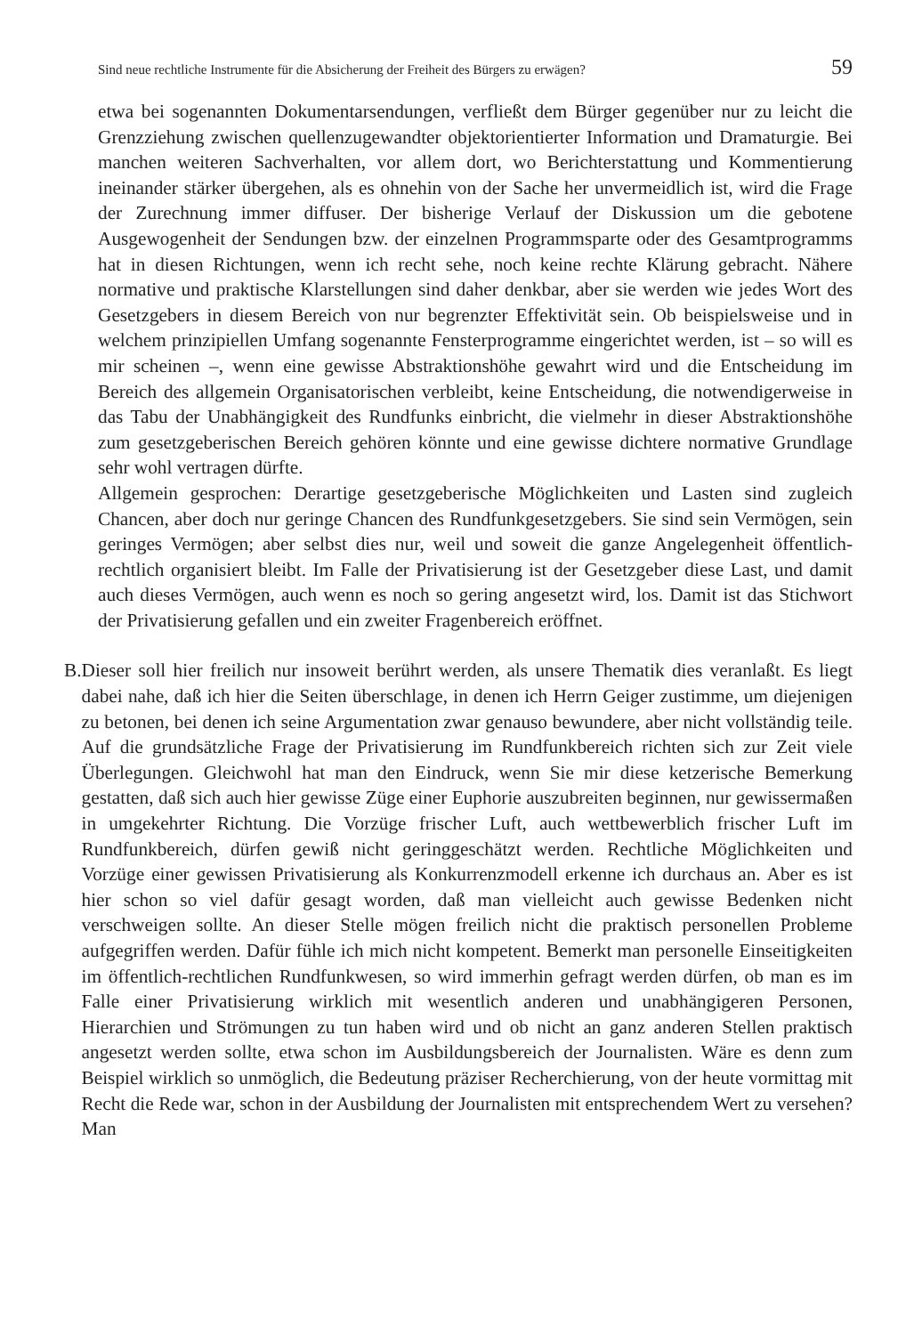Sind neue rechtliche Instrumente für die Absicherung der Freiheit des Bürgers zu erwägen? 59
etwa bei sogenannten Dokumentarsendungen, verfließt dem Bürger gegenüber nur zu leicht die Grenzziehung zwischen quellenzugewandter objektorientierter Information und Dramaturgie. Bei manchen weiteren Sachverhalten, vor allem dort, wo Berichterstattung und Kommentierung ineinander stärker übergehen, als es ohnehin von der Sache her unvermeidlich ist, wird die Frage der Zurechnung immer diffuser. Der bisherige Verlauf der Diskussion um die gebotene Ausgewogenheit der Sendungen bzw. der einzelnen Programmsparte oder des Gesamtprogramms hat in diesen Richtungen, wenn ich recht sehe, noch keine rechte Klärung gebracht. Nähere normative und praktische Klarstellungen sind daher denkbar, aber sie werden wie jedes Wort des Gesetzgebers in diesem Bereich von nur begrenzter Effektivität sein. Ob beispielsweise und in welchem prinzipiellen Umfang sogenannte Fensterprogramme eingerichtet werden, ist – so will es mir scheinen –, wenn eine gewisse Abstraktionshöhe gewahrt wird und die Entscheidung im Bereich des allgemein Organisatorischen verbleibt, keine Entscheidung, die notwendigerweise in das Tabu der Unabhängigkeit des Rundfunks einbricht, die vielmehr in dieser Abstraktionshöhe zum gesetzgeberischen Bereich gehören könnte und eine gewisse dichtere normative Grundlage sehr wohl vertragen dürfte.
Allgemein gesprochen: Derartige gesetzgeberische Möglichkeiten und Lasten sind zugleich Chancen, aber doch nur geringe Chancen des Rundfunkgesetzgebers. Sie sind sein Vermögen, sein geringes Vermögen; aber selbst dies nur, weil und soweit die ganze Angelegenheit öffentlich-rechtlich organisiert bleibt. Im Falle der Privatisierung ist der Gesetzgeber diese Last, und damit auch dieses Vermögen, auch wenn es noch so gering angesetzt wird, los. Damit ist das Stichwort der Privatisierung gefallen und ein zweiter Fragenbereich eröffnet.
B. Dieser soll hier freilich nur insoweit berührt werden, als unsere Thematik dies veranlaßt. Es liegt dabei nahe, daß ich hier die Seiten überschlage, in denen ich Herrn Geiger zustimme, um diejenigen zu betonen, bei denen ich seine Argumentation zwar genauso bewundere, aber nicht vollständig teile. Auf die grundsätzliche Frage der Privatisierung im Rundfunkbereich richten sich zur Zeit viele Überlegungen. Gleichwohl hat man den Eindruck, wenn Sie mir diese ketzerische Bemerkung gestatten, daß sich auch hier gewisse Züge einer Euphorie auszubreiten beginnen, nur gewissermaßen in umgekehrter Richtung. Die Vorzüge frischer Luft, auch wettbewerblich frischer Luft im Rundfunkbereich, dürfen gewiß nicht geringgeschätzt werden. Rechtliche Möglichkeiten und Vorzüge einer gewissen Privatisierung als Konkurrenzmodell erkenne ich durchaus an. Aber es ist hier schon so viel dafür gesagt worden, daß man vielleicht auch gewisse Bedenken nicht verschweigen sollte. An dieser Stelle mögen freilich nicht die praktisch personellen Probleme aufgegriffen werden. Dafür fühle ich mich nicht kompetent. Bemerkt man personelle Einseitigkeiten im öffentlich-rechtlichen Rundfunkwesen, so wird immerhin gefragt werden dürfen, ob man es im Falle einer Privatisierung wirklich mit wesentlich anderen und unabhängigeren Personen, Hierarchien und Strömungen zu tun haben wird und ob nicht an ganz anderen Stellen praktisch angesetzt werden sollte, etwa schon im Ausbildungsbereich der Journalisten. Wäre es denn zum Beispiel wirklich so unmöglich, die Bedeutung präziser Recherchierung, von der heute vormittag mit Recht die Rede war, schon in der Ausbildung der Journalisten mit entsprechendem Wert zu versehen? Man